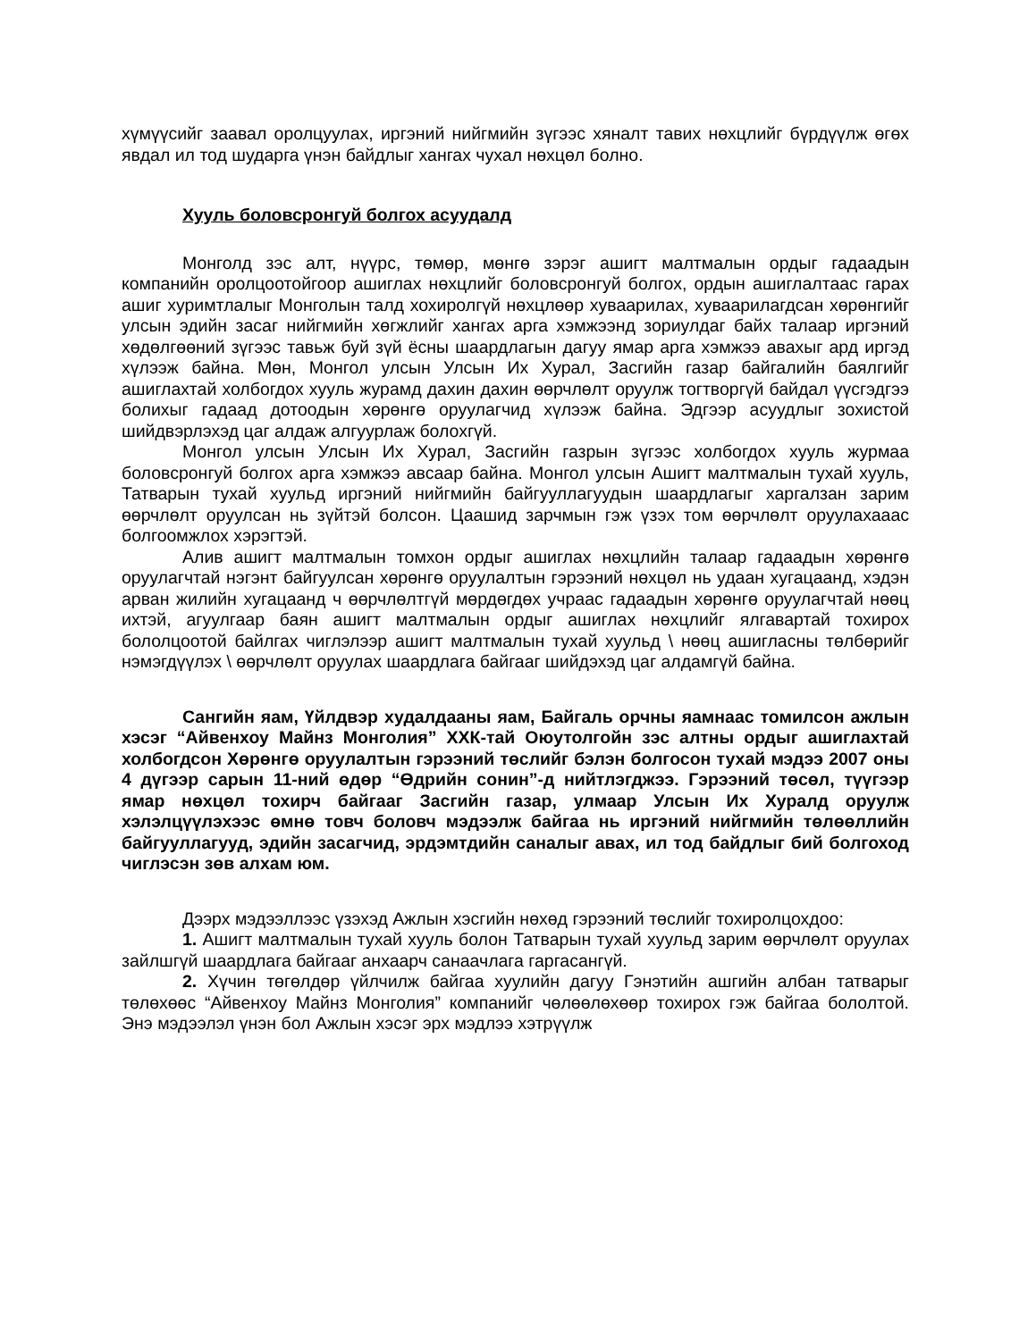хүмүүсийг заавал оролцуулах, иргэний нийгмийн зүгээс хяналт тавих нөхцлийг бүрдүүлж өгөх явдал ил тод шударга үнэн байдлыг хангах чухал нөхцөл болно.
Хууль боловсронгуй болгох асуудалд
Монголд зэс алт, нүүрс, төмөр, мөнгө зэрэг ашигт малтмалын ордыг гадаадын компанийн оролцоотойгоор ашиглах нөхцлийг боловсронгуй болгох, ордын ашиглалтаас гарах ашиг хуримтлалыг Монголын талд хохиролгүй нөхцлөөр хуваарилах, хуваарилагдсан хөрөнгийг улсын эдийн засаг нийгмийн хөгжлийг хангах арга хэмжээнд зориулдаг байх талаар иргэний хөдөлгөөний зүгээс тавьж буй зүй ёсны шаардлагын дагуу ямар арга хэмжээ авахыг ард иргэд хүлээж байна. Мөн, Монгол улсын Улсын Их Хурал, Засгийн газар байгалийн баялгийг ашиглахтай холбогдох хууль журамд дахин дахин өөрчлөлт оруулж тогтворгүй байдал үүсгэдгээ болихыг гадаад дотоодын хөрөнгө оруулагчид хүлээж байна. Эдгээр асуудлыг зохистой шийдвэрлэхэд цаг алдаж алгуурлаж болохгүй.
Монгол улсын Улсын Их Хурал, Засгийн газрын зүгээс холбогдох хууль журмаа боловсронгуй болгох арга хэмжээ авсаар байна. Монгол улсын Ашигт малтмалын тухай хууль, Татварын тухай хуульд иргэний нийгмийн байгууллагуудын шаардлагыг харгалзан зарим өөрчлөлт оруулсан нь зүйтэй болсон. Цаашид зарчмын гэж үзэх том өөрчлөлт оруулахааас болгоомжлох хэрэгтэй.
Алив ашигт малтмалын томхон ордыг ашиглах нөхцлийн талаар гадаадын хөрөнгө оруулагчтай нэгэнт байгуулсан хөрөнгө оруулалтын гэрээний нөхцөл нь удаан хугацаанд, хэдэн арван жилийн хугацаанд ч өөрчлөлтгүй мөрдөгдөх учраас гадаадын хөрөнгө оруулагчтай нөөц ихтэй, агуулгаар баян ашигт малтмалын ордыг ашиглах нөхцлийг ялгавартай тохирох бололцоотой байлгах чиглэлээр ашигт малтмалын тухай хуульд \ нөөц ашигласны төлбөрийг нэмэгдүүлэх \ өөрчлөлт оруулах шаардлага байгааг шийдэхэд цаг алдамгүй байна.
Сангийн яам, Үйлдвэр худалдааны яам, Байгаль орчны яамнаас томилсон ажлын хэсэг “Айвенхоу Майнз Монголия” ХХК-тай Оюутолгойн зэс алтны ордыг ашиглахтай холбогдсон Хөрөнгө оруулалтын гэрээний төслийг бэлэн болгосон тухай мэдээ 2007 оны 4 дүгээр сарын 11-ний өдөр “Өдрийн сонин”-д нийтлэгджээ. Гэрээний төсөл, түүгээр ямар нөхцөл тохирч байгааг Засгийн газар, улмаар Улсын Их Хуралд оруулж хэлэлцүүлэхээс өмнө товч боловч мэдээлж байгаа нь иргэний нийгмийн төлөөллийн байгууллагууд, эдийн засагчид, эрдэмтдийн саналыг авах, ил тод байдлыг бий болгоход чиглэсэн зөв алхам юм.
Дээрх мэдээллээс үзэхэд Ажлын хэсгийн нөхөд гэрээний төслийг тохиролцохдоо:
1. Ашигт малтмалын тухай хууль болон Татварын тухай хуульд зарим өөрчлөлт оруулах зайлшгүй шаардлага байгааг анхаарч санаачлага гаргасангүй.
2. Хүчин төгөлдөр үйлчилж байгаа хуулийн дагуу Гэнэтийн ашгийн албан татварыг төлөхөөс “Айвенхоу Майнз Монголия” компанийг чөлөөлөхөөр тохирох гэж байгаа бололтой. Энэ мэдээлэл үнэн бол Ажлын хэсэг эрх мэдлээ хэтрүүлж